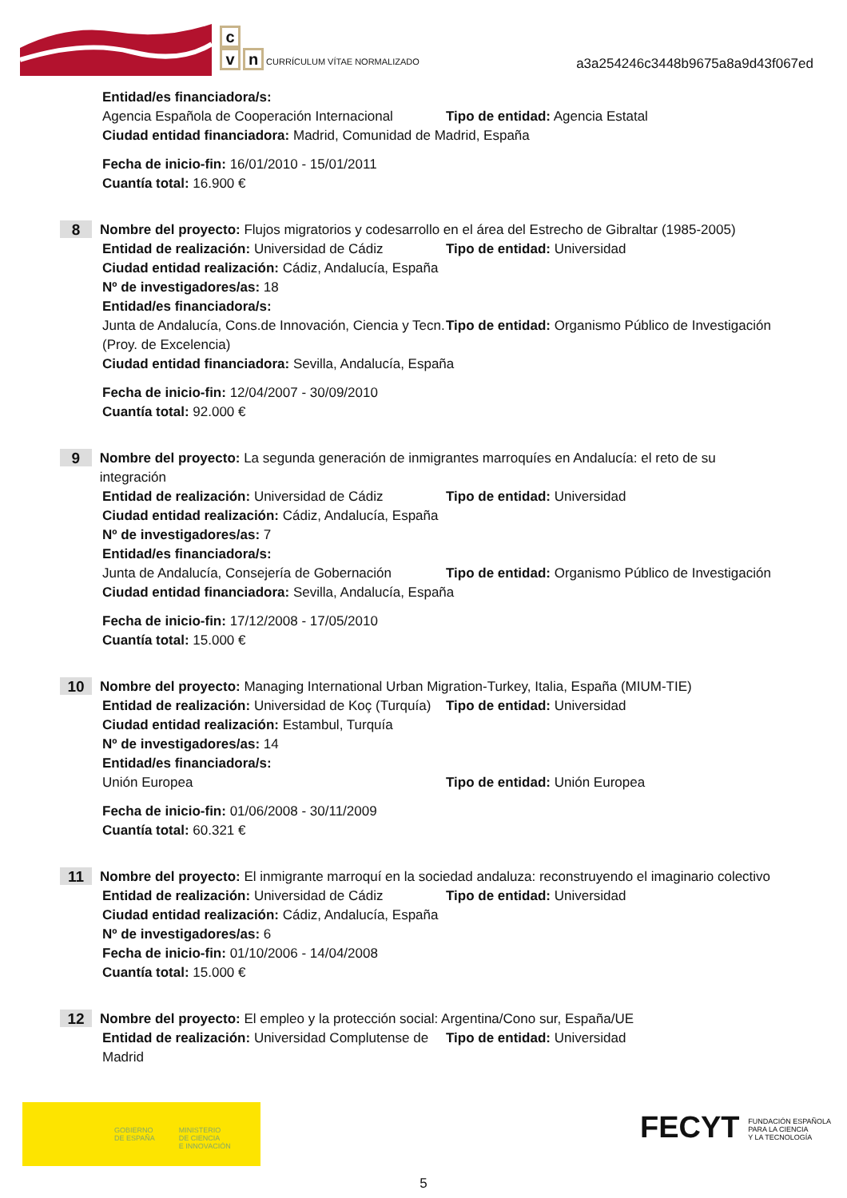c
v n CURRÍCULUM VÍTAE NORMALIZADO
a3a254246c3448b9675a8a9d43f067ed
Entidad/es financiadora/s:
Agencia Española de Cooperación Internacional
Tipo de entidad: Agencia Estatal
Ciudad entidad financiadora: Madrid, Comunidad de Madrid, España
Fecha de inicio-fin: 16/01/2010 - 15/01/2011
Cuantía total: 16.900 €
8
Nombre del proyecto: Flujos migratorios y codesarrollo en el área del Estrecho de Gibraltar (1985-2005)
Entidad de realización: Universidad de Cádiz
Tipo de entidad: Universidad
Ciudad entidad realización: Cádiz, Andalucía, España
Nº de investigadores/as: 18
Entidad/es financiadora/s:
Junta de Andalucía, Cons.de Innovación, Ciencia y Tecn.(Proy. de Excelencia)
Tipo de entidad: Organismo Público de Investigación
Ciudad entidad financiadora: Sevilla, Andalucía, España
Fecha de inicio-fin: 12/04/2007 - 30/09/2010
Cuantía total: 92.000 €
9
Nombre del proyecto: La segunda generación de inmigrantes marroquíes en Andalucía: el reto de su integración
Entidad de realización: Universidad de Cádiz
Tipo de entidad: Universidad
Ciudad entidad realización: Cádiz, Andalucía, España
Nº de investigadores/as: 7
Entidad/es financiadora/s:
Junta de Andalucía, Consejería de Gobernación
Tipo de entidad: Organismo Público de Investigación
Ciudad entidad financiadora: Sevilla, Andalucía, España
Fecha de inicio-fin: 17/12/2008 - 17/05/2010
Cuantía total: 15.000 €
10
Nombre del proyecto: Managing International Urban Migration-Turkey, Italia, España (MIUM-TIE)
Entidad de realización: Universidad de Koç (Turquía)
Tipo de entidad: Universidad
Ciudad entidad realización: Estambul, Turquía
Nº de investigadores/as: 14
Entidad/es financiadora/s:
Unión Europea Tipo de entidad: Unión Europea
Fecha de inicio-fin: 01/06/2008 - 30/11/2009
Cuantía total: 60.321 €
11
Nombre del proyecto: El inmigrante marroquí en la sociedad andaluza: reconstruyendo el imaginario colectivo
Entidad de realización: Universidad de Cádiz
Tipo de entidad: Universidad
Ciudad entidad realización: Cádiz, Andalucía, España
Nº de investigadores/as: 6
Fecha de inicio-fin: 01/10/2006 - 14/04/2008
Cuantía total: 15.000 €
12
Nombre del proyecto: El empleo y la protección social: Argentina/Cono sur, España/UE
Entidad de realización: Universidad Complutense de Madrid
Tipo de entidad: Universidad
GOBIERNO
DE ESPAÑA
MINISTERIO
DE CIENCIA
E INNOVACIÓN
FECYT FUNDACIÓN ESPAÑOLA
PARA LA CIENCIA
Y LA TECNOLOGÍA
5